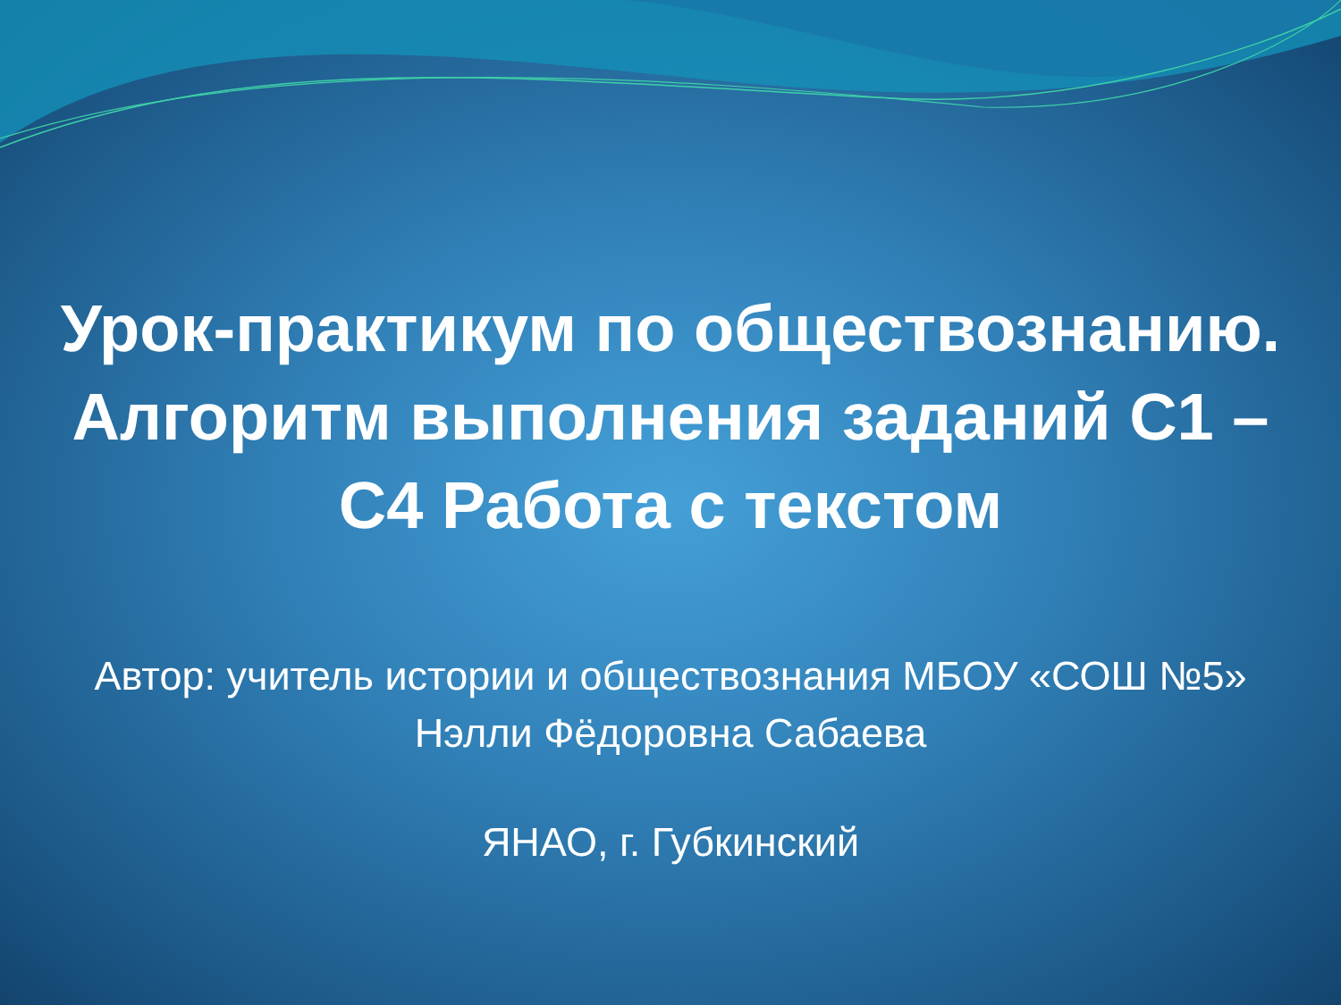Урок-практикум по обществознанию.
Алгоритм выполнения заданий С1 –
С4 Работа с текстом
Автор: учитель истории и обществознания МБОУ «СОШ №5»
Нэлли Фёдоровна Сабаева
ЯНАО, г. Губкинский